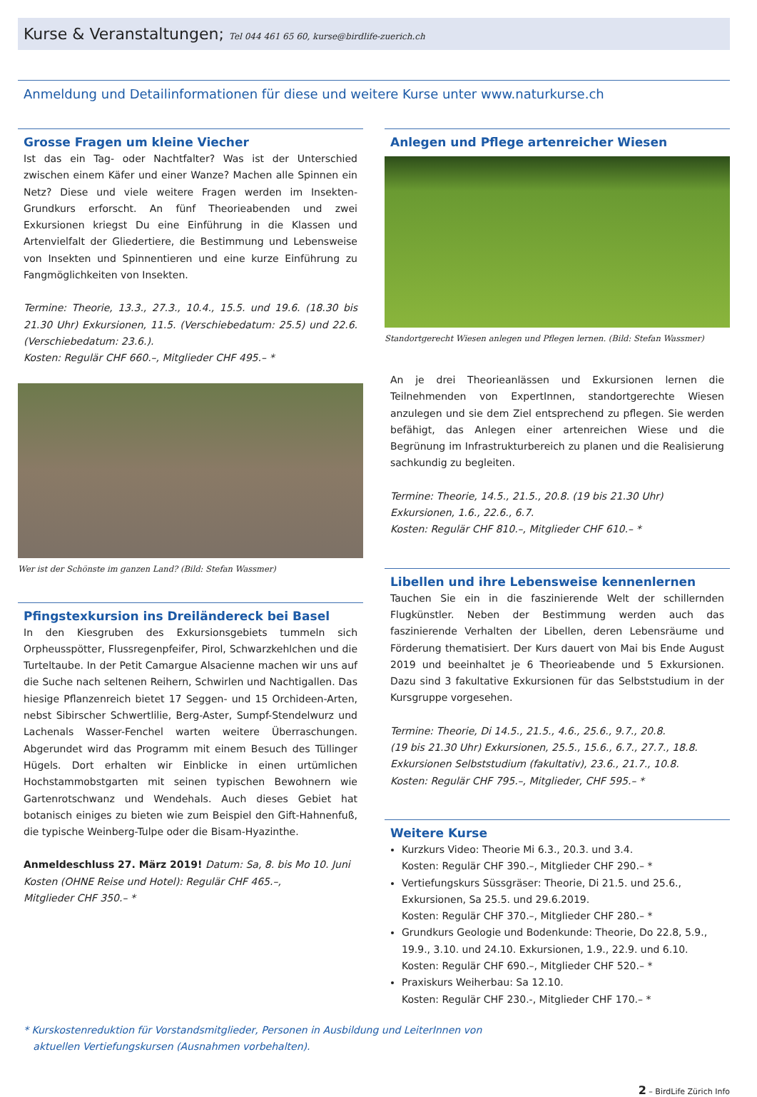Kurse & Veranstaltungen; Tel 044 461 65 60, kurse@birdlife-zuerich.ch
Anmeldung und Detailinformationen für diese und weitere Kurse unter www.naturkurse.ch
Grosse Fragen um kleine Viecher
Ist das ein Tag- oder Nachtfalter? Was ist der Unterschied zwischen einem Käfer und einer Wanze? Machen alle Spinnen ein Netz? Diese und viele weitere Fragen werden im Insekten-Grundkurs erforscht. An fünf Theorieabenden und zwei Exkursionen kriegst Du eine Einführung in die Klassen und Artenvielfalt der Gliedertiere, die Bestimmung und Lebensweise von Insekten und Spinnentieren und eine kurze Einführung zu Fangmöglichkeiten von Insekten.
Termine: Theorie, 13.3., 27.3., 10.4., 15.5. und 19.6. (18.30 bis 21.30 Uhr) Exkursionen, 11.5. (Verschiebedatum: 25.5) und 22.6. (Verschiebedatum: 23.6.).
Kosten: Regulär CHF 660.–, Mitglieder CHF 495.– *
Wer ist der Schönste im ganzen Land? (Bild: Stefan Wassmer)
Pfingstexkursion ins Dreiländereck bei Basel
In den Kiesgruben des Exkursionsgebiets tummeln sich Orpheusspötter, Flussregenpfeifer, Pirol, Schwarzkehlchen und die Turteltaube. In der Petit Camargue Alsacienne machen wir uns auf die Suche nach seltenen Reihern, Schwirlen und Nachtigallen. Das hiesige Pflanzenreich bietet 17 Seggen- und 15 Orchideen-Arten, nebst Sibirscher Schwertlilie, Berg-Aster, Sumpf-Stendelwurz und Lachenals Wasser-Fenchel warten weitere Überraschungen. Abgerundet wird das Programm mit einem Besuch des Tüllinger Hügels. Dort erhalten wir Einblicke in einen urtümlichen Hochstammobstgarten mit seinen typischen Bewohnern wie Gartenrotschwanz und Wendehals. Auch dieses Gebiet hat botanisch einiges zu bieten wie zum Beispiel den Gift-Hahnenfuß, die typische Weinberg-Tulpe oder die Bisam-Hyazinthe.
Anmeldeschluss 27. März 2019! Datum: Sa, 8. bis Mo 10. Juni
Kosten (OHNE Reise und Hotel): Regulär CHF 465.–,
Mitglieder CHF 350.– *
Anlegen und Pflege artenreicher Wiesen
Standortgerecht Wiesen anlegen und Pflegen lernen. (Bild: Stefan Wassmer)
An je drei Theorieanlässen und Exkursionen lernen die Teilnehmenden von ExpertInnen, standortgerechte Wiesen anzulegen und sie dem Ziel entsprechend zu pflegen. Sie werden befähigt, das Anlegen einer artenreichen Wiese und die Begrünung im Infrastrukturbereich zu planen und die Realisierung sachkundig zu begleiten.
Termine: Theorie, 14.5., 21.5., 20.8. (19 bis 21.30 Uhr)
Exkursionen, 1.6., 22.6., 6.7.
Kosten: Regulär CHF 810.–, Mitglieder CHF 610.– *
Libellen und ihre Lebensweise kennenlernen
Tauchen Sie ein in die faszinierende Welt der schillernden Flugkünstler. Neben der Bestimmung werden auch das faszinierende Verhalten der Libellen, deren Lebensräume und Förderung thematisiert. Der Kurs dauert von Mai bis Ende August 2019 und beeinhaltet je 6 Theorieabende und 5 Exkursionen. Dazu sind 3 fakultative Exkursionen für das Selbststudium in der Kursgruppe vorgesehen.
Termine: Theorie, Di 14.5., 21.5., 4.6., 25.6., 9.7., 20.8.
(19 bis 21.30 Uhr) Exkursionen, 25.5., 15.6., 6.7., 27.7., 18.8.
Exkursionen Selbststudium (fakultativ), 23.6., 21.7., 10.8.
Kosten: Regulär CHF 795.–, Mitglieder, CHF 595.– *
Weitere Kurse
Kurzkurs Video: Theorie Mi 6.3., 20.3. und 3.4.
Kosten: Regulär CHF 390.–, Mitglieder CHF 290.– *
Vertiefungskurs Süssgräser: Theorie, Di 21.5. und 25.6., Exkursionen, Sa 25.5. und 29.6.2019.
Kosten: Regulär CHF 370.–, Mitglieder CHF 280.– *
Grundkurs Geologie und Bodenkunde: Theorie, Do 22.8, 5.9., 19.9., 3.10. und 24.10. Exkursionen, 1.9., 22.9. und 6.10.
Kosten: Regulär CHF 690.–, Mitglieder CHF 520.– *
Praxiskurs Weiherbau: Sa 12.10.
Kosten: Regulär CHF 230.-, Mitglieder CHF 170.– *
* Kurskostenreduktion für Vorstandsmitglieder, Personen in Ausbildung und LeiterInnen von
aktuellen Vertiefungskursen (Ausnahmen vorbehalten).
2 – BirdLife Zürich Info